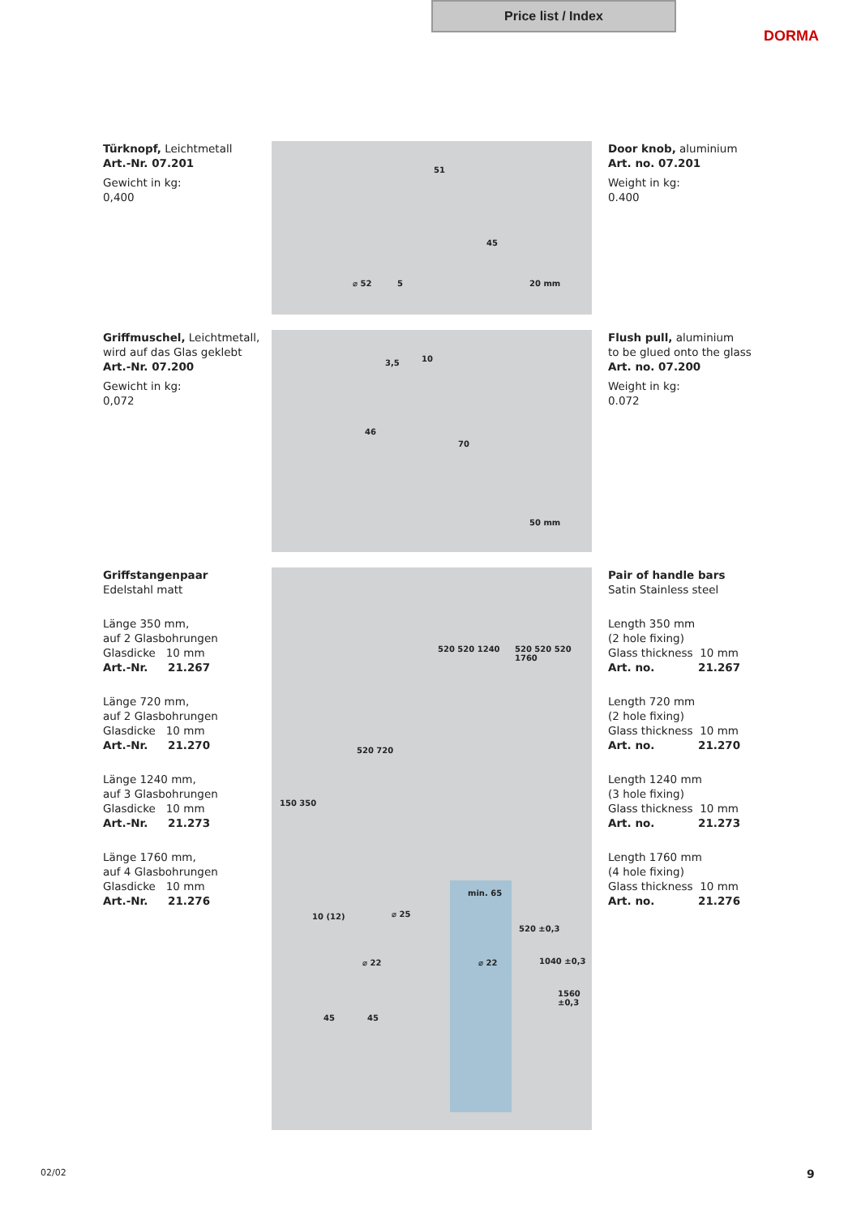Price list / Index
DORMA
Türknopf, Leichtmetall
Art.-Nr. 07.201
Gewicht in kg:
0,400
51
⌀ 52 5
45
20 mm
Door knob, aluminium
Art. no. 07.201
Weight in kg:
0.400
Griffmuschel, Leichtmetall, wird auf das Glas geklebt
Art.-Nr. 07.200
Gewicht in kg:
0,072
3,5 10
46
70
50 mm
Flush pull, aluminium
to be glued onto the glass
Art. no. 07.200
Weight in kg:
0.072
Griffstangenpaar
Edelstahl matt
Länge 350 mm,
auf 2 Glasbohrungen
Glasdicke 10 mm
Art.-Nr. 21.267
Länge 720 mm,
auf 2 Glasbohrungen
Glasdicke 10 mm
Art.-Nr. 21.270
Länge 1240 mm,
auf 3 Glasbohrungen
Glasdicke 10 mm
Art.-Nr. 21.273
Länge 1760 mm,
auf 4 Glasbohrungen
Glasdicke 10 mm
Art.-Nr. 21.276
150 350
520 720
520 520 1240 520 520 520 1760
10 (12) ⌀ 25
⌀ 22
45 45
min. 65
⌀ 22
520 ±0,3
1040 ±0,3
1560 ±0,3
Pair of handle bars
Satin Stainless steel
Length 350 mm
(2 hole fixing)
Glass thickness 10 mm
Art. no. 21.267
Length 720 mm
(2 hole fixing)
Glass thickness 10 mm
Art. no. 21.270
Length 1240 mm
(3 hole fixing)
Glass thickness 10 mm
Art. no. 21.273
Length 1760 mm
(4 hole fixing)
Glass thickness 10 mm
Art. no. 21.276
02/02 9